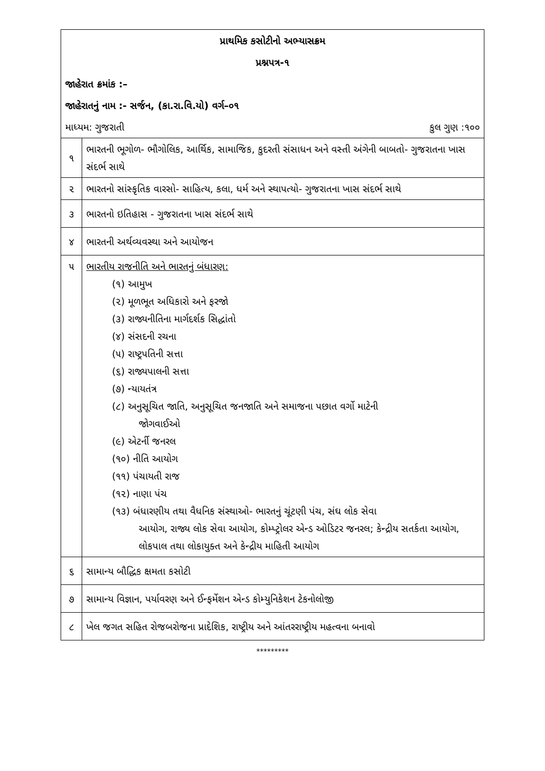| પ્રાથમિક કસોટીનો અભ્યાસક્રમ | |
| પ્રશ્નપત્ર-૧ | |
| જાહેરાત ક્રમાંક :– | |
| જાહેરાતનું નામ :- સર્જન, (કા.રા.વિ.યો) વર્ગ–૦૧ | |
| માધ્યમ: ગુજરાતી કુલ ગુણ :૧૦૦ | |
| ૧ | ભારતની ભૂગોળ- ભૌગોલિક, આર્થિક, સામાજિક, કુદરતી સંસાધન અને વસ્તી અંગેની બાબતો- ગુજરાતના ખાસ સંદર્ભ સાથે |
| ૨ | ભારતનો સાંસ્કૃતિક વારસો- સાહિત્ય, કલા, ધર્મ અને સ્થાપત્યો- ગુજરાતના ખાસ સંદર્ભ સાથે |
| ૩ | ભારતનો ઇતિહાસ - ગુજરાતના ખાસ સંદર્ભ સાથે |
| ૪ | ભારતની અર્થવ્યવસ્થા અને આયોજન |
| ૫ | ભારતીય રાજનીતિ અને ભારતનું બંધારણ: (૧) આમુખ (૨) મૂળભૂત અધિકારો અને ફરજો (૩) રાજ્યનીતિના માર્ગદર્શક સિદ્ધાંતો (૪) સંસદની રચના (૫) રાષ્ટ્રપતિની સત્તા (૬) રાજ્યપાલની સત્તા (૭) ન્યાયતંત્ર (૮) અનુસૂચિત જાતિ, અનુસૂચિત જનજાતિ અને સમાજના પછાત વર્ગો માટેની જોગવાઈઓ (૯) એટર્ની જનરલ (૧૦) નીતિ આયોગ (૧૧) પંચાયતી રાજ (૧૨) નાણા પંચ (૧૩) બંધારણીય તથા વૈધનિક સંસ્થાઓ- ભારતનું ચૂંટણી પંચ, સંઘ લોક સેવા આયોગ, રાજ્ય લોક સેવા આયોગ, કોમ્પ્ટ્રોલર એન્ડ ઓડિટર જનરલ; કેન્દ્રીય સતર્કતા આયોગ, લોકપાલ તથા લોકાયુક્ત અને કેન્દ્રીય માહિતી આયોગ |
| ૬ | સામાન્ય બૌદ્ધિક ક્ષમતા કસોટી |
| ૭ | સામાન્ય વિજ્ઞાન, પર્યાવરણ અને ઈન્ફર્મેશન એન્ડ કોમ્યુનિકેશન ટેકનોલોજી |
| ૮ | ખેલ જગત સહિત રોજબરોજના પ્રાદેશિક, રાષ્ટ્રીય અને આંતરરાષ્ટ્રીય મહત્વના બનાવો |
*********